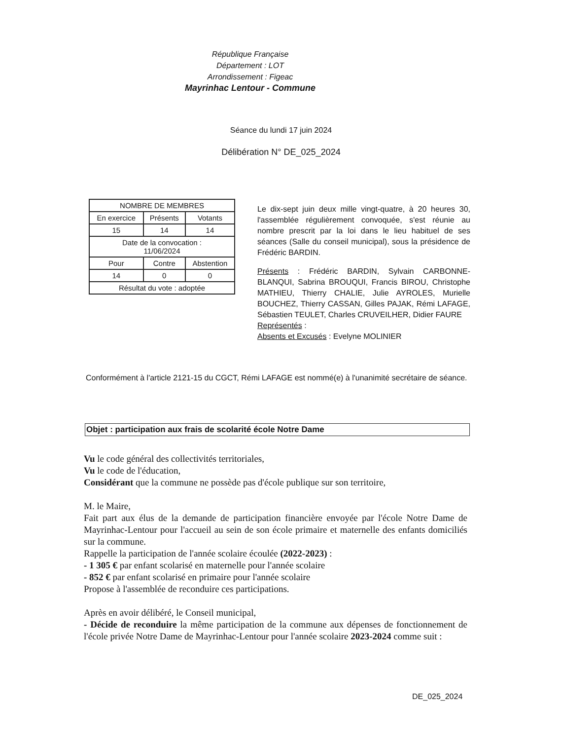République Française
Département : LOT
Arrondissement : Figeac
Mayrinhac Lentour - Commune
Séance du lundi 17 juin 2024
Délibération N° DE_025_2024
| NOMBRE DE MEMBRES | | |
| En exercice | Présents | Votants |
| 15 | 14 | 14 |
| Date de la convocation : 11/06/2024 | | |
| Pour | Contre | Abstention |
| 14 | 0 | 0 |
| Résultat du vote : adoptée | | |
Le dix-sept juin deux mille vingt-quatre, à 20 heures 30, l'assemblée régulièrement convoquée, s'est réunie au nombre prescrit par la loi dans le lieu habituel de ses séances (Salle du conseil municipal), sous la présidence de Frédéric BARDIN.
Présents : Frédéric BARDIN, Sylvain CARBONNE-BLANQUI, Sabrina BROUQUI, Francis BIROU, Christophe MATHIEU, Thierry CHALIE, Julie AYROLES, Murielle BOUCHEZ, Thierry CASSAN, Gilles PAJAK, Rémi LAFAGE, Sébastien TEULET, Charles CRUVEILHER, Didier FAURE
Représentés :
Absents et Excusés : Evelyne MOLINIER
Conformément à l'article 2121-15 du CGCT, Rémi LAFAGE est nommé(e) à l'unanimité secrétaire de séance.
Objet : participation aux frais de scolarité école Notre Dame
Vu le code général des collectivités territoriales,
Vu le code de l'éducation,
Considérant que la commune ne possède pas d'école publique sur son territoire,
M. le Maire,
Fait part aux élus de la demande de participation financière envoyée par l'école Notre Dame de Mayrinhac-Lentour pour l'accueil au sein de son école primaire et maternelle des enfants domiciliés sur la commune.
Rappelle la participation de l'année scolaire écoulée (2022-2023) :
- 1 305 € par enfant scolarisé en maternelle pour l'année scolaire
- 852 € par enfant scolarisé en primaire pour l'année scolaire
Propose à l'assemblée de reconduire ces participations.
Après en avoir délibéré, le Conseil municipal,
- Décide de reconduire la même participation de la commune aux dépenses de fonctionnement de l'école privée Notre Dame de Mayrinhac-Lentour pour l'année scolaire 2023-2024 comme suit :
DE_025_2024